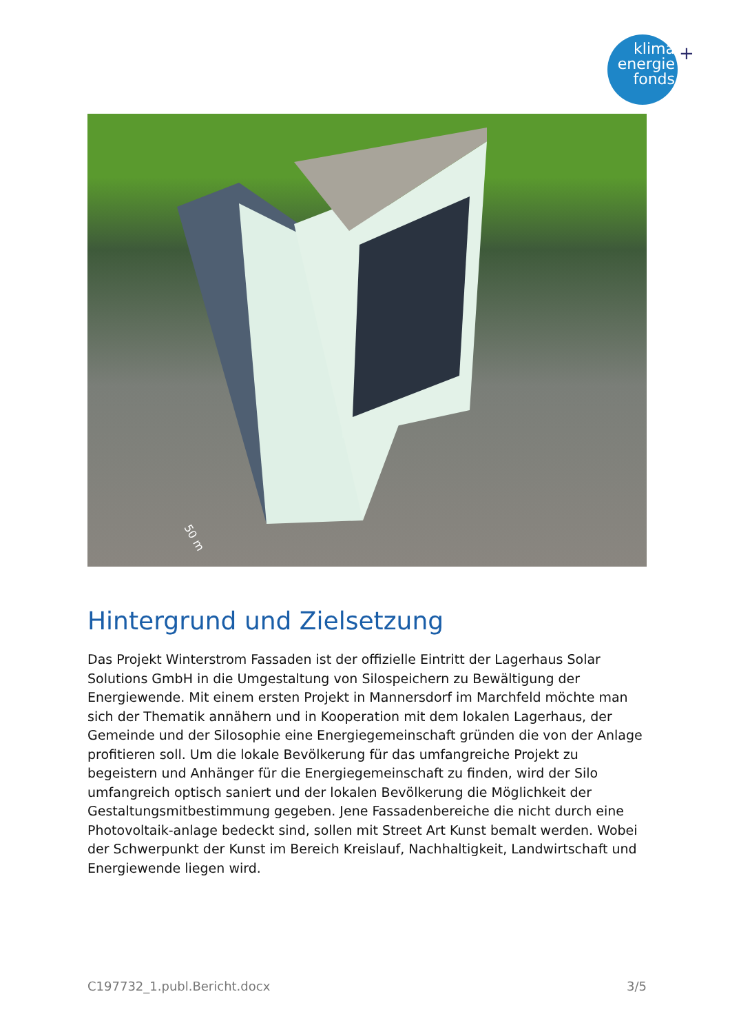klima
energie
fonds
+
50 m
Hintergrund und Zielsetzung
Das Projekt Winterstrom Fassaden ist der offizielle Eintritt der Lagerhaus Solar Solutions GmbH in die Umgestaltung von Silospeichern zu Bewältigung der Energiewende. Mit einem ersten Projekt in Mannersdorf im Marchfeld möchte man sich der Thematik annähern und in Kooperation mit dem lokalen Lagerhaus, der Gemeinde und der Silosophie eine Energiegemeinschaft gründen die von der Anlage profitieren soll. Um die lokale Bevölkerung für das umfangreiche Projekt zu begeistern und Anhänger für die Energiegemeinschaft zu finden, wird der Silo umfangreich optisch saniert und der lokalen Bevölkerung die Möglichkeit der Gestaltungsmitbestimmung gegeben. Jene Fassadenbereiche die nicht durch eine Photovoltaik-anlage bedeckt sind, sollen mit Street Art Kunst bemalt werden. Wobei der Schwerpunkt der Kunst im Bereich Kreislauf, Nachhaltigkeit, Landwirtschaft und Energiewende liegen wird.
C197732_1.publ.Bericht.docx 3/5